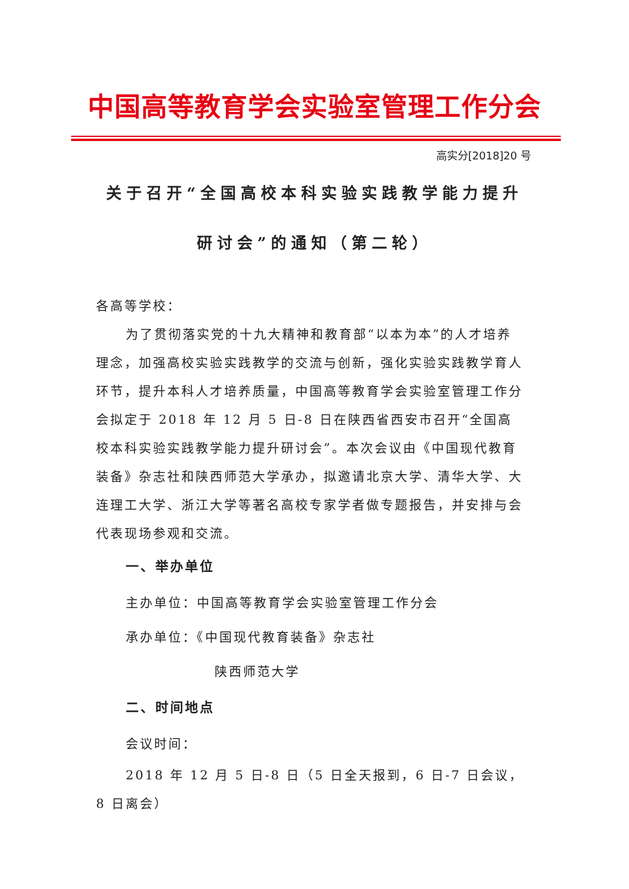中国高等教育学会实验室管理工作分会
高实分[2018]20 号
关于召开“全国高校本科实验实践教学能力提升
研讨会”的通知（第二轮）
各高等学校：
为了贯彻落实党的十九大精神和教育部“以本为本”的人才培养理念，加强高校实验实践教学的交流与创新，强化实验实践教学育人环节，提升本科人才培养质量，中国高等教育学会实验室管理工作分会拟定于 2018 年 12 月 5 日-8 日在陕西省西安市召开“全国高校本科实验实践教学能力提升研讨会”。本次会议由《中国现代教育装备》杂志社和陕西师范大学承办，拟邀请北京大学、清华大学、大连理工大学、浙江大学等著名高校专家学者做专题报告，并安排与会代表现场参观和交流。
一、举办单位
主办单位：中国高等教育学会实验室管理工作分会
承办单位：《中国现代教育装备》杂志社
陕西师范大学
二、时间地点
会议时间：
2018 年 12 月 5 日-8 日（5 日全天报到，6 日-7 日会议，8 日离会）